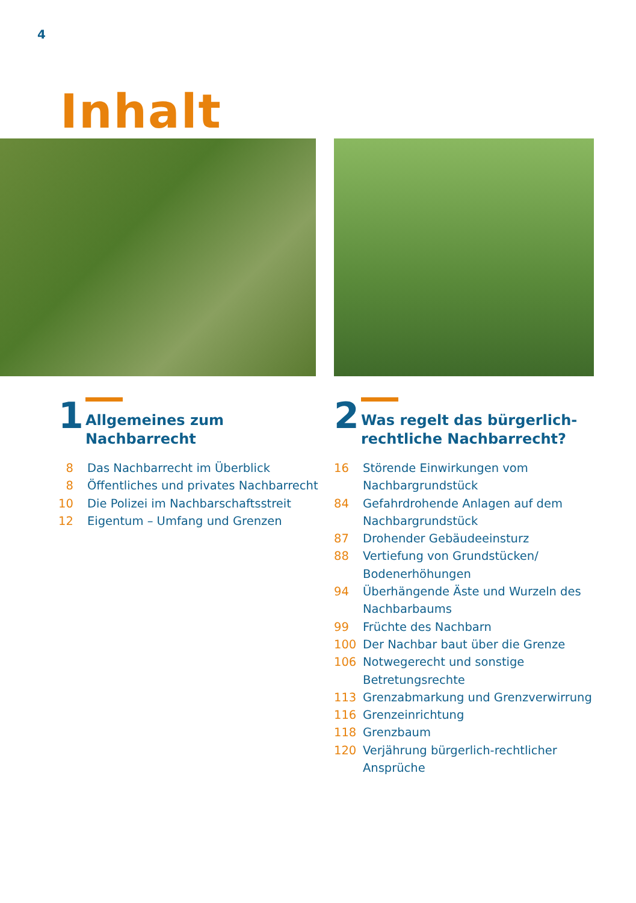4
Inhalt
1
Allgemeines zum
Nachbarrecht
8 Das Nachbarrecht im Überblick
8 Öffentliches und privates Nachbarrecht
10 Die Polizei im Nachbarschaftsstreit
12 Eigentum – Umfang und Grenzen
2
Was regelt das bürgerlich-
rechtliche Nachbarrecht?
16 Störende Einwirkungen vom Nachbargrundstück
84 Gefahrdrohende Anlagen auf dem Nachbargrundstück
87 Drohender Gebäudeeinsturz
88 Vertiefung von Grundstücken/ Bodenerhöhungen
94 Überhängende Äste und Wurzeln des Nachbarbaums
99 Früchte des Nachbarn
100 Der Nachbar baut über die Grenze
106 Notwegerecht und sonstige Betretungsrechte
113 Grenzabmarkung und Grenzverwirrung
116 Grenzeinrichtung
118 Grenzbaum
120 Verjährung bürgerlich-rechtlicher Ansprüche